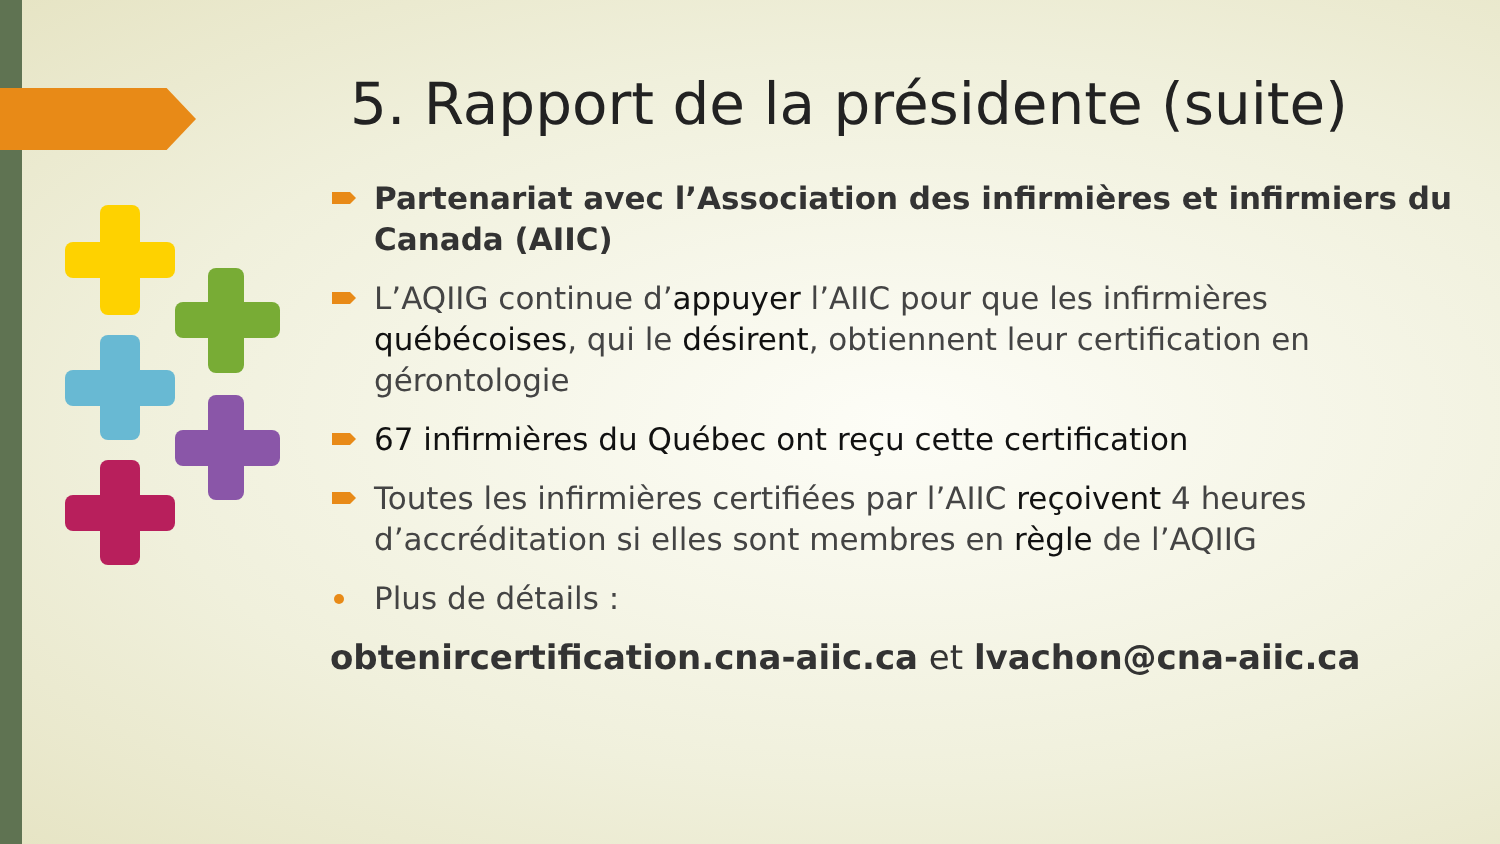5. Rapport de la présidente (suite)
Partenariat avec l’Association des infirmières et infirmiers du Canada (AIIC)
L’AQIIG continue d’appuyer l’AIIC pour que les infirmières québécoises, qui le désirent, obtiennent leur certification en gérontologie
67 infirmières du Québec ont reçu cette certification
Toutes les infirmières certifiées par l’AIIC reçoivent 4 heures d’accréditation si elles sont membres en règle de l’AQIIG
Plus de détails :
obtenircertification.cna-aiic.ca et lvachon@cna-aiic.ca